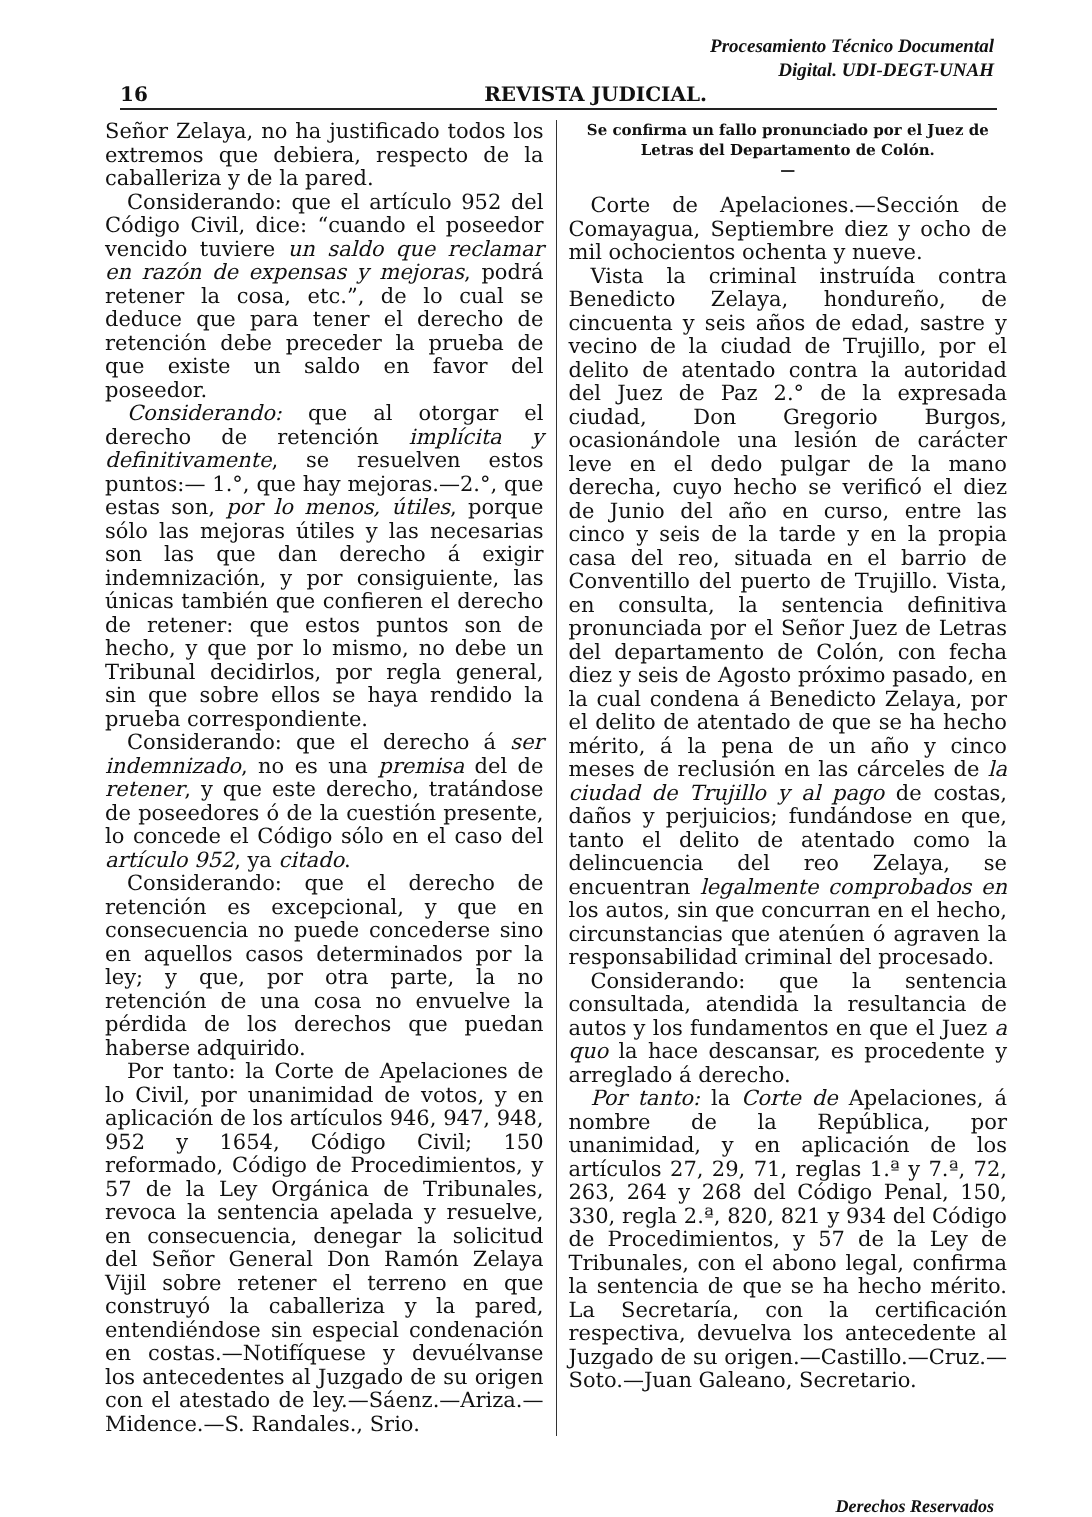Procesamiento Técnico Documental
Digital. UDI-DEGT-UNAH
16 REVISTA JUDICIAL.
Señor Zelaya, no ha justificado todos los extremos que debiera, respecto de la caballeriza y de la pared.
Considerando: que el artículo 952 del Código Civil, dice: “cuando el poseedor vencido tuviere un saldo que reclamar en razón de expensas y mejoras, podrá retener la cosa, etc.”, de lo cual se deduce que para tener el derecho de retención debe preceder la prueba de que existe un saldo en favor del poseedor.
Considerando: que al otorgar el derecho de retención implícita y definitivamente, se resuelven estos puntos:— 1.°, que hay mejoras.—2.°, que estas son, por lo menos, útiles, porque sólo las mejoras útiles y las necesarias son las que dan derecho á exigir indemnización, y por consiguiente, las únicas también que confieren el derecho de retener: que estos puntos son de hecho, y que por lo mismo, no debe un Tribunal decidirlos, por regla general, sin que sobre ellos se haya rendido la prueba correspondiente.
Considerando: que el derecho á ser indemnizado, no es una premisa del de retener, y que este derecho, tratándose de poseedores ó de la cuestión presente, lo concede el Código sólo en el caso del artículo 952, ya citado.
Considerando: que el derecho de retención es excepcional, y que en consecuencia no puede concederse sino en aquellos casos determinados por la ley; y que, por otra parte, la no retención de una cosa no envuelve la pérdida de los derechos que puedan haberse adquirido.
Por tanto: la Corte de Apelaciones de lo Civil, por unanimidad de votos, y en aplicación de los artículos 946, 947, 948, 952 y 1654, Código Civil; 150 reformado, Código de Procedimientos, y 57 de la Ley Orgánica de Tribunales, revoca la sentencia apelada y resuelve, en consecuencia, denegar la solicitud del Señor General Don Ramón Zelaya Vijil sobre retener el terreno en que construyó la caballeriza y la pared, entendiéndose sin especial condenación en costas.—Notifíquese y devuélvanse los antecedentes al Juzgado de su origen con el atestado de ley.—Sáenz.—Ariza.—Midence.—S. Randales., Srio.
Se confirma un fallo pronunciado por el Juez de Letras del Departamento de Colón.
—
Corte de Apelaciones.—Sección de Comayagua, Septiembre diez y ocho de mil ochocientos ochenta y nueve.
Vista la criminal instruída contra Benedicto Zelaya, hondureño, de cincuenta y seis años de edad, sastre y vecino de la ciudad de Trujillo, por el delito de atentado contra la autoridad del Juez de Paz 2.° de la expresada ciudad, Don Gregorio Burgos, ocasionándole una lesión de carácter leve en el dedo pulgar de la mano derecha, cuyo hecho se verificó el diez de Junio del año en curso, entre las cinco y seis de la tarde y en la propia casa del reo, situada en el barrio de Conventillo del puerto de Trujillo. Vista, en consulta, la sentencia definitiva pronunciada por el Señor Juez de Letras del departamento de Colón, con fecha diez y seis de Agosto próximo pasado, en la cual condena á Benedicto Zelaya, por el delito de atentado de que se ha hecho mérito, á la pena de un año y cinco meses de reclusión en las cárceles de la ciudad de Trujillo y al pago de costas, daños y perjuicios; fundándose en que, tanto el delito de atentado como la delincuencia del reo Zelaya, se encuentran legalmente comprobados en los autos, sin que concurran en el hecho, circunstancias que atenúen ó agraven la responsabilidad criminal del procesado.
Considerando: que la sentencia consultada, atendida la resultancia de autos y los fundamentos en que el Juez a quo la hace descansar, es procedente y arreglado á derecho.
Por tanto: la Corte de Apelaciones, á nombre de la República, por unanimidad, y en aplicación de los artículos 27, 29, 71, reglas 1.ª y 7.ª, 72, 263, 264 y 268 del Código Penal, 150, 330, regla 2.ª, 820, 821 y 934 del Código de Procedimientos, y 57 de la Ley de Tribunales, con el abono legal, confirma la sentencia de que se ha hecho mérito. La Secretaría, con la certificación respectiva, devuelva los antecedente al Juzgado de su origen.—Castillo.—Cruz.—Soto.—Juan Galeano, Secretario.
Derechos Reservados